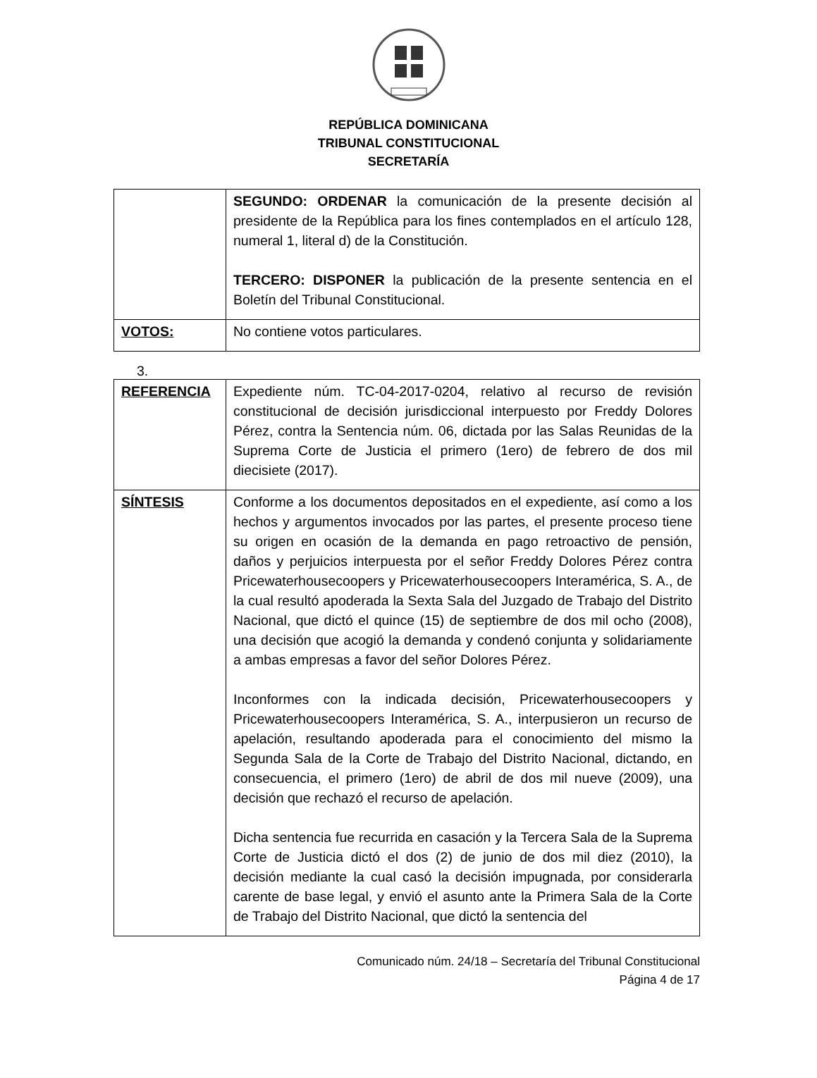REPÚBLICA DOMINICANA
TRIBUNAL CONSTITUCIONAL
SECRETARÍA
| | SEGUNDO: ORDENAR la comunicación de la presente decisión al presidente de la República para los fines contemplados en el artículo 128, numeral 1, literal d) de la Constitución. TERCERO: DISPONER la publicación de la presente sentencia en el Boletín del Tribunal Constitucional. |
| VOTOS: | No contiene votos particulares. |
3.
| REFERENCIA | Expediente núm. TC-04-2017-0204, relativo al recurso de revisión constitucional de decisión jurisdiccional interpuesto por Freddy Dolores Pérez, contra la Sentencia núm. 06, dictada por las Salas Reunidas de la Suprema Corte de Justicia el primero (1ero) de febrero de dos mil diecisiete (2017). |
| SÍNTESIS | Conforme a los documentos depositados en el expediente, así como a los hechos y argumentos invocados por las partes, el presente proceso tiene su origen en ocasión de la demanda en pago retroactivo de pensión, daños y perjuicios interpuesta por el señor Freddy Dolores Pérez contra Pricewaterhousecoopers y Pricewaterhousecoopers Interamérica, S. A., de la cual resultó apoderada la Sexta Sala del Juzgado de Trabajo del Distrito Nacional, que dictó el quince (15) de septiembre de dos mil ocho (2008), una decisión que acogió la demanda y condenó conjunta y solidariamente a ambas empresas a favor del señor Dolores Pérez. Inconformes con la indicada decisión, Pricewaterhousecoopers y Pricewaterhousecoopers Interamérica, S. A., interpusieron un recurso de apelación, resultando apoderada para el conocimiento del mismo la Segunda Sala de la Corte de Trabajo del Distrito Nacional, dictando, en consecuencia, el primero (1ero) de abril de dos mil nueve (2009), una decisión que rechazó el recurso de apelación. Dicha sentencia fue recurrida en casación y la Tercera Sala de la Suprema Corte de Justicia dictó el dos (2) de junio de dos mil diez (2010), la decisión mediante la cual casó la decisión impugnada, por considerarla carente de base legal, y envió el asunto ante la Primera Sala de la Corte de Trabajo del Distrito Nacional, que dictó la sentencia del |
Comunicado núm. 24/18 – Secretaría del Tribunal Constitucional
Página 4 de 17